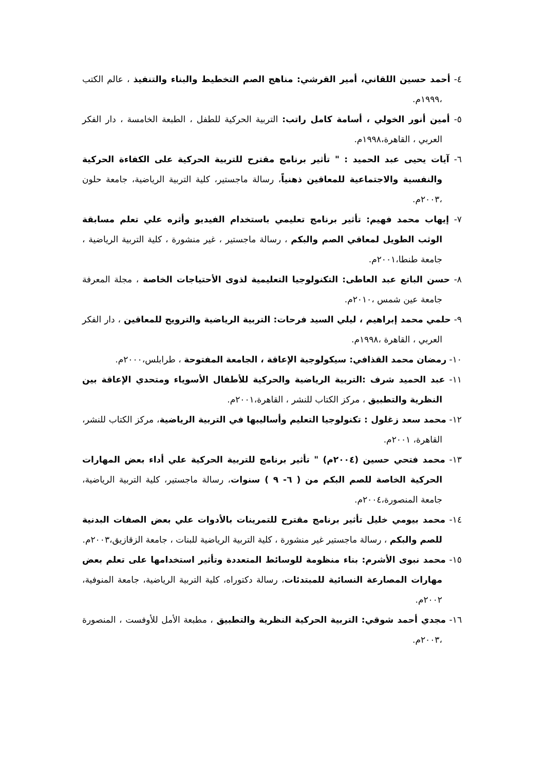٤- أحمد حسين اللقاني، أمير القرشي: مناهج الصم التخطيط والبناء والتنفيذ ، عالم الكتب ،١٩٩٩م.
٥- أمين أنور الخولي ، أسامة كامل راتب: التربية الحركية للطفل ، الطبعة الخامسة ، دار الفكر العربي ، القاهرة،١٩٩٨م.
٦- آيات يحيى عبد الحميد : " تأثير برنامج مقترح للتربية الحركية على الكفاءة الحركية والنفسية والاجتماعية للمعاقين ذهنياً، رسالة ماجستير، كلية التربية الرياضية، جامعة حلون ،٢٠٠٣م.
٧- إيهاب محمد فهيم: تأثير برنامج تعليمي باستخدام الفيديو وأثره علي تعلم مسابقة الوثب الطويل لمعاقي الصم والبكم ، رسالة ماجستير ، غير منشورة ، كلية التربية الرياضية ، جامعة طنطا،٢٠٠١م.
٨- حسن الباتع عبد العاطى: التكنولوجيا التعليمية لذوى الأحتياجات الخاصة ، مجلة المعرفة جامعة عين شمس ،٢٠١٠م.
٩- حلمي محمد إبراهيم ، ليلي السيد فرحات: التربية الرياضية والترويح للمعاقين ، دار الفكر العربي ، القاهرة ،١٩٩٨م.
١٠- رمضان محمد القذافي: سيكولوجية الإعاقة ، الجامعة المفتوحة ، طرابلس،٢٠٠٠م.
١١- عبد الحميد شرف :التربية الرياضية والحركية للأطفال الأسوياء ومتحدي الإعاقة بين النظرية والتطبيق ، مركز الكتاب للنشر ، القاهرة،٢٠٠١م.
١٢- محمد سعد زغلول : تكنولوجيا التعليم وأساليبها في التربية الرياضية، مركز الكتاب للنشر، القاهرة، ٢٠٠١م.
١٣- محمد فتحي حسين (٢٠٠٤م) " تأثير برنامج للتربية الحركية علي أداء بعض المهارات الحركية الخاصة للصم البكم من ( ٦- ٩ ) سنوات، رسالة ماجستير، كلية التربية الرياضية، جامعة المنصورة،٢٠٠٤م.
١٤- محمد بيومي خليل تأثير برنامج مقترح للتمرينات بالأدوات علي بعض الصفات البدنية للصم والبكم ، رسالة ماجستير غير منشورة ، كلية التربية الرياضية للبنات ، جامعة الزقازيق،٢٠٠٣م.
١٥- محمد نبوى الأشرم: بناء منظومة للوسائط المتعددة وتأثير استخدامها على تعلم بعض مهارات المصارعة النسائية للمبتدئات، رسالة دكتوراه، كلية التربية الرياضية، جامعة المنوفية، ٢٠٠٢م.
١٦- مجدي أحمد شوقي: التربية الحركية النظرية والتطبيق ، مطبعة الأمل للأوفست ، المنصورة ،٢٠٠٣م.